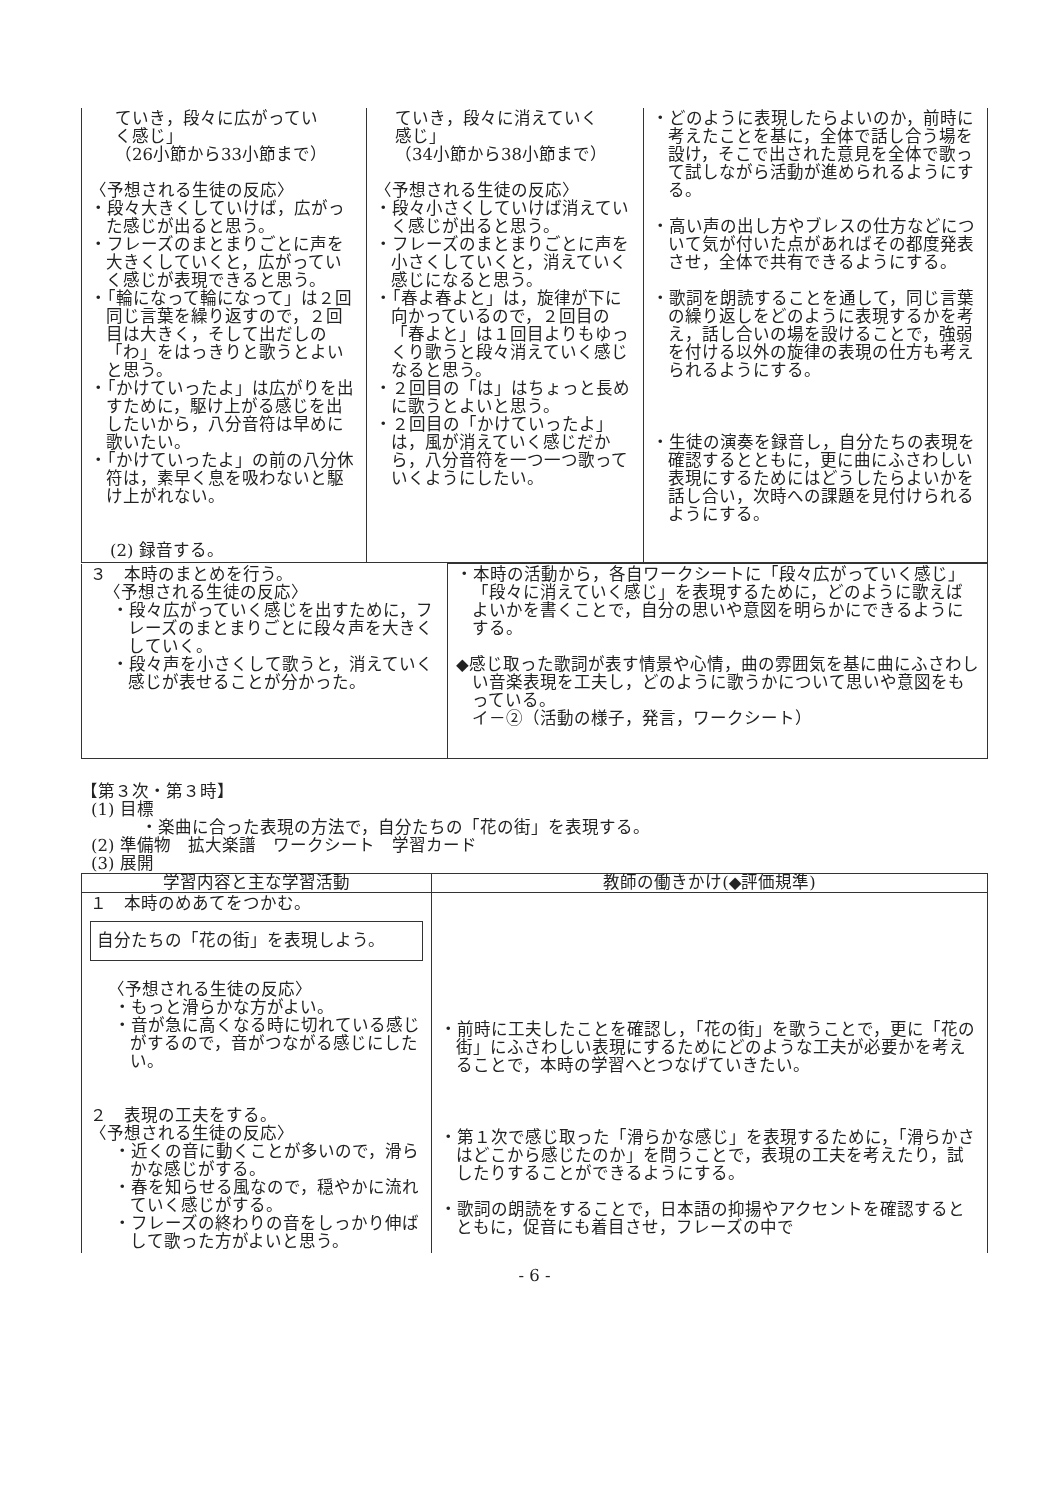| ていき，段々に広がってい く感じ」 （26小節から33小節まで） 〈予想される生徒の反応〉 ・段々大きくしていけば，広がった感じが出ると思う。 ・フレーズのまとまりごとに声を大きくしていくと，広がっていく感じが表現できると思う。 ・「輪になって輪になって」は２回同じ言葉を繰り返すので，２回目は大きく，そして出だしの「わ」をはっきりと歌うとよいと思う。 ・「かけていったよ」は広がりを出すために，駆け上がる感じを出したいから，八分音符は早めに歌いたい。 ・「かけていったよ」の前の八分休符は，素早く息を吸わないと駆け上がれない。 (2) 録音する。 | ていき，段々に消えていく 感じ」 （34小節から38小節まで） 〈予想される生徒の反応〉 ・段々小さくしていけば消えていく感じが出ると思う。 ・フレーズのまとまりごとに声を小さくしていくと，消えていく感じになると思う。 ・「春よ春よと」は，旋律が下に向かっているので，２回目の「春よと」は１回目よりもゆっくり歌うと段々消えていく感じなると思う。 ・２回目の「は」はちょっと長めに歌うとよいと思う。 ・２回目の「かけていったよ」は，風が消えていく感じだから，八分音符を一つ一つ歌っていくようにしたい。 | ・どのように表現したらよいのか，前時に考えたことを基に，全体で話し合う場を設け，そこで出された意見を全体で歌って試しながら活動が進められるようにする。 ・高い声の出し方やブレスの仕方などについて気が付いた点があればその都度発表させ，全体で共有できるようにする。 ・歌詞を朗読することを通して，同じ言葉の繰り返しをどのように表現するかを考え，話し合いの場を設けることで，強弱を付ける以外の旋律の表現の仕方も考えられるようにする。 ・生徒の演奏を録音し，自分たちの表現を確認するとともに，更に曲にふさわしい表現にするためにはどうしたらよいかを話し合い，次時への課題を見付けられるようにする。 |
| ３ 本時のまとめを行う。 〈予想される生徒の反応〉 ・段々広がっていく感じを出すために，フレーズのまとまりごとに段々声を大きくしていく。 ・段々声を小さくして歌うと，消えていく感じが表せることが分かった。 | ・本時の活動から，各自ワークシートに「段々広がっていく感じ」「段々に消えていく感じ」を表現するために，どのように歌えばよいかを書くことで，自分の思いや意図を明らかにできるようにする。 ◆感じ取った歌詞が表す情景や心情，曲の雰囲気を基に曲にふさわしい音楽表現を工夫し，どのように歌うかについて思いや意図をもっている。 イ－②（活動の様子，発言，ワークシート） |
【第３次・第３時】
(1) 目標
・楽曲に合った表現の方法で，自分たちの「花の街」を表現する。
(2) 準備物　拡大楽譜　ワークシート　学習カード
(3) 展開
| 学習内容と主な学習活動 | 教師の働きかけ(◆評価規準) |
| --- | --- |
| １ 本時のめあてをつかむ。 自分たちの「花の街」を表現しよう。 〈予想される生徒の反応〉 ・もっと滑らかな方がよい。 ・音が急に高くなる時に切れている感じがするので，音がつながる感じにしたい。 ２ 表現の工夫をする。 〈予想される生徒の反応〉 ・近くの音に動くことが多いので，滑らかな感じがする。 ・春を知らせる風なので，穏やかに流れていく感じがする。 ・フレーズの終わりの音をしっかり伸ばして歌った方がよいと思う。 | ・前時に工夫したことを確認し，「花の街」を歌うことで，更に「花の街」にふさわしい表現にするためにどのような工夫が必要かを考えることで，本時の学習へとつなげていきたい。 ・第１次で感じ取った「滑らかな感じ」を表現するために，「滑らかさはどこから感じたのか」を問うことで，表現の工夫を考えたり，試したりすることができるようにする。 ・歌詞の朗読をすることで，日本語の抑揚やアクセントを確認するとともに，促音にも着目させ，フレーズの中で |
- 6 -